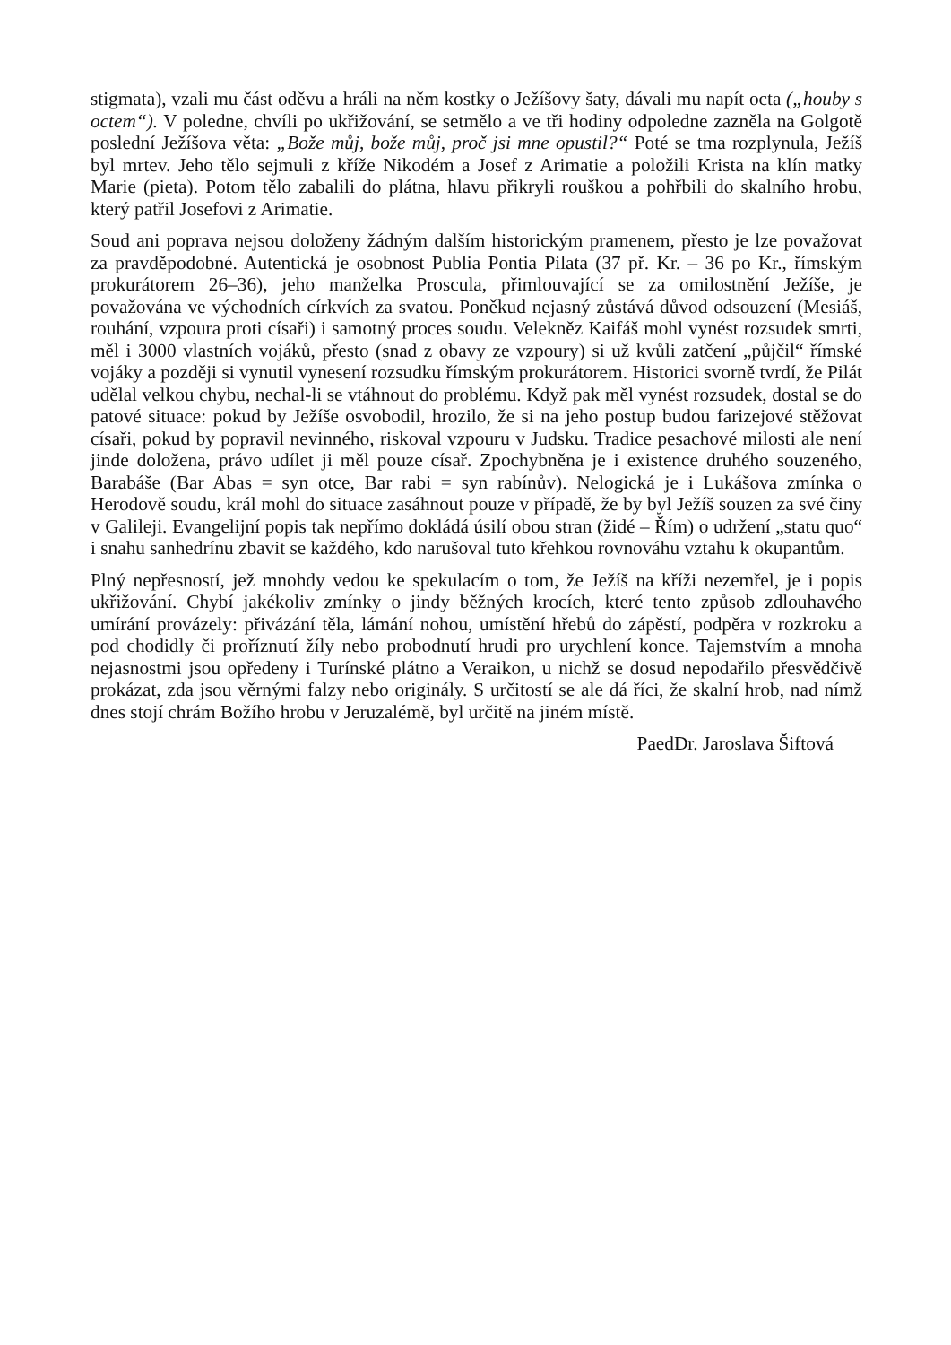stigmata), vzali mu část oděvu a hráli na něm kostky o Ježíšovy šaty, dávali mu napít octa („houby s octem“). V poledne, chvíli po ukřižování, se setmělo a ve tři hodiny odpoledne zazněla na Golgotě poslední Ježíšova věta: „Bože můj, bože můj, proč jsi mne opustil?“ Poté se tma rozplynula, Ježíš byl mrtev. Jeho tělo sejmuli z kříže Nikodém a Josef z Arimatie a položili Krista na klín matky Marie (pieta). Potom tělo zabalili do plátna, hlavu přikryli rouškou a pohřbili do skalního hrobu, který patřil Josefovi z Arimatie.
Soud ani poprava nejsou doloženy žádným dalším historickým pramenem, přesto je lze považovat za pravděpodobné. Autentická je osobnost Publia Pontia Pilata (37 př. Kr. – 36 po Kr., římským prokurátorem 26–36), jeho manželka Proscula, přimlouvající se za omilostnění Ježíše, je považována ve východních církvích za svatou. Poněkud nejasný zůstává důvod odsouzení (Mesiáš, rouhání, vzpoura proti císaři) i samotný proces soudu. Velekněz Kaifáš mohl vynést rozsudek smrti, měl i 3000 vlastních vojáků, přesto (snad z obavy ze vzpoury) si už kvůli zatčení „půjčil“ římské vojáky a později si vynutil vynesení rozsudku římským prokurátorem. Historici svorně tvrdí, že Pilát udělal velkou chybu, nechal-li se vtáhnout do problému. Když pak měl vynést rozsudek, dostal se do patové situace: pokud by Ježíše osvobodil, hrozilo, že si na jeho postup budou farizejové stěžovat císaři, pokud by popravil nevinného, riskoval vzpouru v Judsku. Tradice pesachové milosti ale není jinde doložena, právo udílet ji měl pouze císař. Zpochybněna je i existence druhého souzeného, Barabáše (Bar Abas = syn otce, Bar rabi = syn rabínův). Nelogická je i Lukášova zmínka o Herodově soudu, král mohl do situace zasáhnout pouze v případě, že by byl Ježíš souzen za své činy v Galileji. Evangelijní popis tak nepřímo dokládá úsilí obou stran (židé – Řím) o udržení „statu quo“ i snahu sanhedrínu zbavit se každého, kdo narušoval tuto křehkou rovnováhu vztahu k okupantům.
Plný nepřesností, jež mnohdy vedou ke spekulacím o tom, že Ježíš na kříži nezemřel, je i popis ukřižování. Chybí jakékoliv zmínky o jindy běžných krocích, které tento způsob zdlouhavého umírání provázely: přivázání těla, lámání nohou, umístění hřebů do zápěstí, podpěra v rozkroku a pod chodidly či proříznutí žíly nebo probodnutí hrudi pro urychlení konce. Tajemstvím a mnoha nejasnostmi jsou opředeny i Turínské plátno a Veraikon, u nichž se dosud nepodařilo přesvědčivě prokázat, zda jsou věrnými falzy nebo originály. S určitostí se ale dá říci, že skalní hrob, nad nímž dnes stojí chrám Božího hrobu v Jeruzalémě, byl určitě na jiném místě.
PaedDr. Jaroslava Šiftová